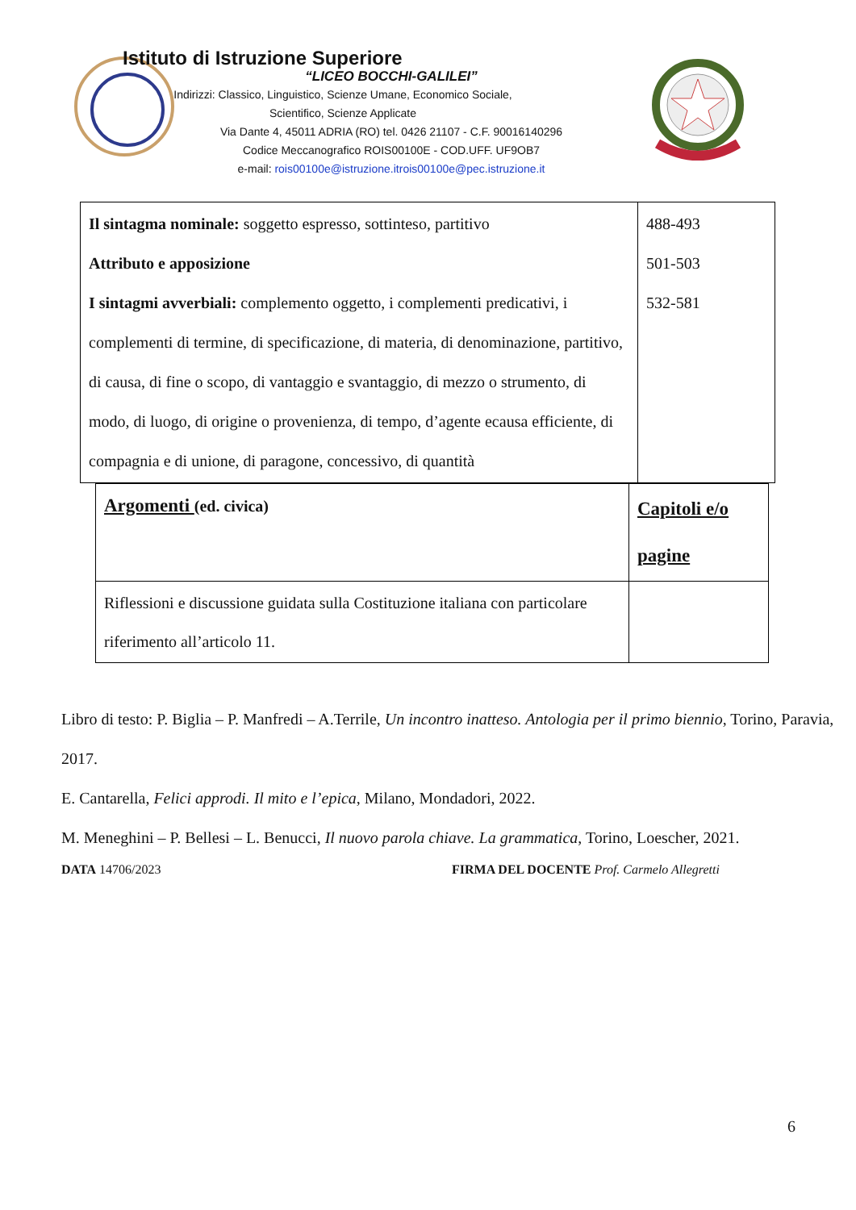Istituto di Istruzione Superiore
“LICEO BOCCHI-GALILEI”
Indirizzi: Classico, Linguistico, Scienze Umane, Economico Sociale,
Scientifico, Scienze Applicate
Via Dante 4, 45011 ADRIA (RO) tel. 0426 21107 - C.F. 90016140296
Codice Meccanografico ROIS00100E - COD.UFF. UF9OB7
e-mail: rois00100e@istruzione.itrois00100e@pec.istruzione.it
| Il sintagma nominale: soggetto espresso, sottinteso, partitivo Attributo e apposizione I sintagmi avverbiali: complemento oggetto, i complementi predicativi, i complementi di termine, di specificazione, di materia, di denominazione, partitivo, di causa, di fine o scopo, di vantaggio e svantaggio, di mezzo o strumento, di modo, di luogo, di origine o provenienza, di tempo, d’agente ecausa efficiente, di compagnia e di unione, di paragone, concessivo, di quantità | 488-493 501-503 532-581 |
| Argomenti (ed. civica) | Capitoli e/o pagine |
| Riflessioni e discussione guidata sulla Costituzione italiana con particolare riferimento all’articolo 11. | |
Libro di testo: P. Biglia – P. Manfredi – A.Terrile, Un incontro inatteso. Antologia per il primo biennio, Torino, Paravia, 2017.
E. Cantarella, Felici approdi. Il mito e l’epica, Milano, Mondadori, 2022.
M. Meneghini – P. Bellesi – L. Benucci, Il nuovo parola chiave. La grammatica, Torino, Loescher, 2021.
DATA 14706/2023 FIRMA DEL DOCENTE Prof. Carmelo Allegretti
6